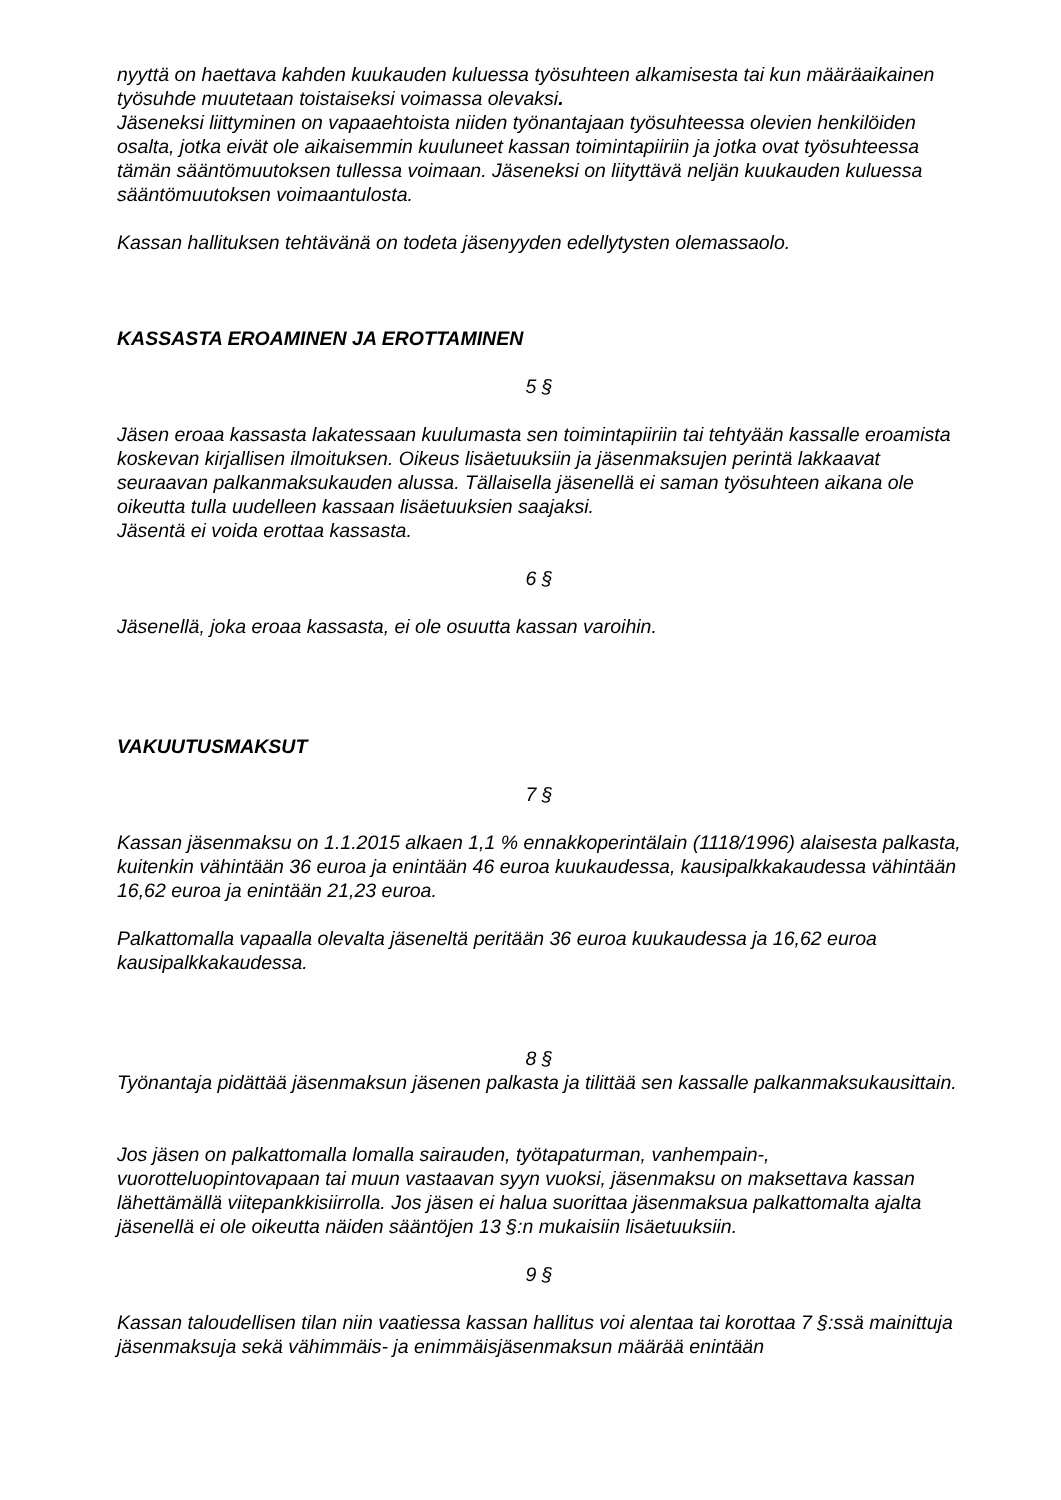nyyttä on haettava kahden kuukauden kuluessa työsuhteen alkamisesta tai kun määräaikainen työsuhde muutetaan toistaiseksi voimassa olevaksi.
Jäseneksi liittyminen on vapaaehtoista niiden työnantajaan työsuhteessa olevien henkilöiden osalta, jotka eivät ole aikaisemmin kuuluneet kassan toimintapiiriin ja jotka ovat työsuhteessa tämän sääntömuutoksen tullessa voimaan. Jäseneksi on liityttävä neljän kuukauden kuluessa sääntömuutoksen voimaantulosta.
Kassan hallituksen tehtävänä on todeta jäsenyyden edellytysten olemassaolo.
KASSASTA EROAMINEN JA EROTTAMINEN
5 §
Jäsen eroaa kassasta lakatessaan kuulumasta sen toimintapiiriin tai tehtyään kassalle eroamista koskevan kirjallisen ilmoituksen. Oikeus lisäetuuksiin ja jäsenmaksujen perintä lakkaavat seuraavan palkanmaksukauden alussa. Tällaisella jäsenellä ei saman työsuhteen aikana ole oikeutta tulla uudelleen kassaan lisäetuuksien saajaksi.
Jäsentä ei voida erottaa kassasta.
6 §
Jäsenellä, joka eroaa kassasta, ei ole osuutta kassan varoihin.
VAKUUTUSMAKSUT
7 §
Kassan jäsenmaksu on 1.1.2015 alkaen 1,1 % ennakkoperintälain (1118/1996) alaisesta palkasta, kuitenkin vähintään 36 euroa ja enintään 46 euroa kuukaudessa, kausipalkkakaudessa vähintään 16,62 euroa ja enintään 21,23 euroa.
Palkattomalla vapaalla olevalta jäseneltä peritään 36 euroa kuukaudessa ja 16,62 euroa kausipalkkakaudessa.
8 §
Työnantaja pidättää jäsenmaksun jäsenen palkasta ja tilittää sen kassalle palkanmaksukausittain.
Jos jäsen on palkattomalla lomalla sairauden, työtapaturman, vanhempain-, vuorotteluopintovapaan tai muun vastaavan syyn vuoksi, jäsenmaksu on maksettava kassan lähettämällä viitepankkisiirrolla. Jos jäsen ei halua suorittaa jäsenmaksua palkattomalta ajalta jäsenellä ei ole oikeutta näiden sääntöjen 13 §:n mukaisiin lisäetuuksiin.
9 §
Kassan taloudellisen tilan niin vaatiessa kassan hallitus voi alentaa tai korottaa 7 §:ssä mainittuja jäsenmaksuja sekä vähimmäis- ja enimmäisjäsenmaksun määrää enintään